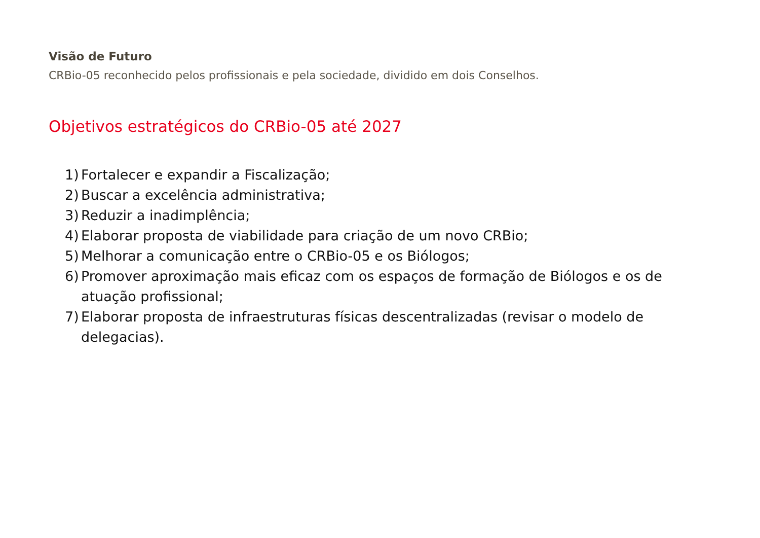Visão de Futuro
CRBio-05 reconhecido pelos profissionais e pela sociedade, dividido em dois Conselhos.
Objetivos estratégicos do CRBio-05 até 2027
1) Fortalecer e expandir a Fiscalização;
2) Buscar a excelência administrativa;
3) Reduzir a inadimplência;
4) Elaborar proposta de viabilidade para criação de um novo CRBio;
5) Melhorar a comunicação entre o CRBio-05 e os Biólogos;
6) Promover aproximação mais eficaz com os espaços de formação de Biólogos e os de atuação profissional;
7) Elaborar proposta de infraestruturas físicas descentralizadas (revisar o modelo de delegacias).